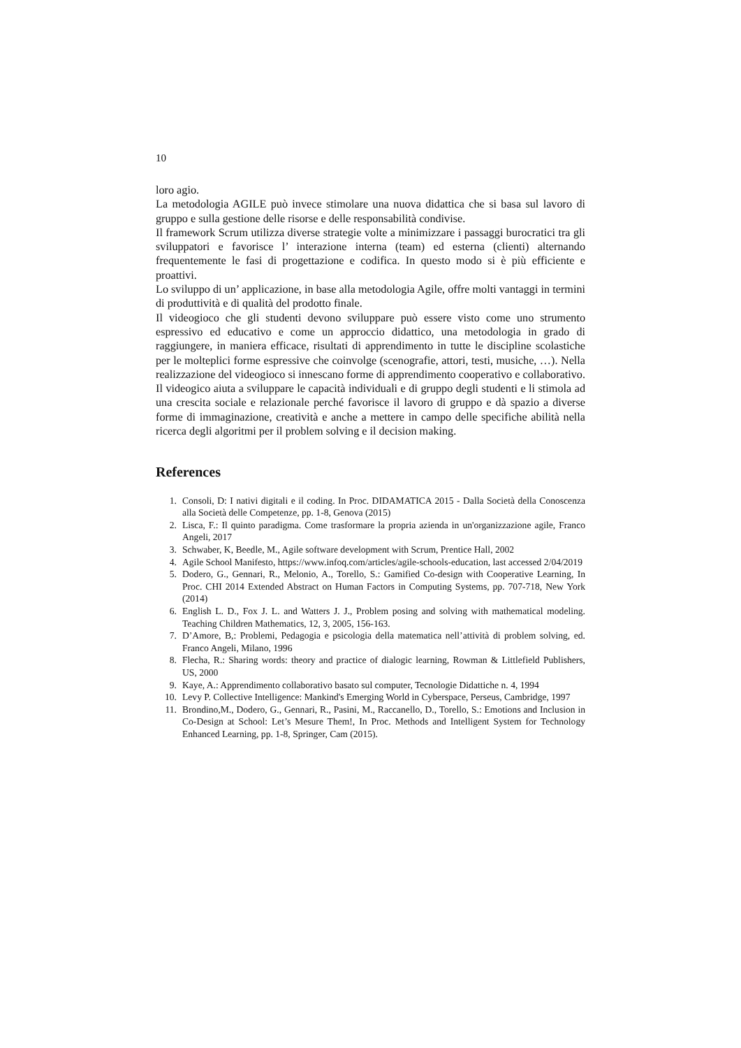10
loro agio.
La metodologia AGILE può invece stimolare una nuova didattica che si basa sul lavoro di gruppo e sulla gestione delle risorse e delle responsabilità condivise.
Il framework Scrum utilizza diverse strategie volte a minimizzare i passaggi burocratici tra gli sviluppatori e favorisce l’ interazione interna (team) ed esterna (clienti) alternando frequentemente le fasi di progettazione e codifica. In questo modo si è più efficiente e proattivi.
Lo sviluppo di un’ applicazione, in base alla metodologia Agile, offre molti vantaggi in termini di produttività e di qualità del prodotto finale.
Il videogioco che gli studenti devono sviluppare può essere visto come uno strumento espressivo ed educativo e come un approccio didattico, una metodologia in grado di raggiungere, in maniera efficace, risultati di apprendimento in tutte le discipline scolastiche per le molteplici forme espressive che coinvolge (scenografie, attori, testi, musiche, …). Nella realizzazione del videogioco si innescano forme di apprendimento cooperativo e collaborativo. Il videogico aiuta a sviluppare le capacità individuali e di gruppo degli studenti e li stimola ad una crescita sociale e relazionale perché favorisce il lavoro di gruppo e dà spazio a diverse forme di immaginazione, creatività e anche a mettere in campo delle specifiche abilità nella ricerca degli algoritmi per il problem solving e il decision making.
References
1. Consoli, D: I nativi digitali e il coding. In Proc. DIDAMATICA 2015 - Dalla Società della Conoscenza alla Società delle Competenze, pp. 1-8, Genova (2015)
2. Lisca, F.: Il quinto paradigma. Come trasformare la propria azienda in un'organizzazione agile, Franco Angeli, 2017
3. Schwaber, K, Beedle, M., Agile software development with Scrum, Prentice Hall, 2002
4. Agile School Manifesto, https://www.infoq.com/articles/agile-schools-education, last accessed 2/04/2019
5. Dodero, G., Gennari, R., Melonio, A., Torello, S.: Gamified Co-design with Cooperative Learning, In Proc. CHI 2014 Extended Abstract on Human Factors in Computing Systems, pp. 707-718, New York (2014)
6. English L. D., Fox J. L. and Watters J. J., Problem posing and solving with mathematical modeling. Teaching Children Mathematics, 12, 3, 2005, 156-163.
7. D’Amore, B,: Problemi, Pedagogia e psicologia della matematica nell’attività di problem solving, ed. Franco Angeli, Milano, 1996
8. Flecha, R.: Sharing words: theory and practice of dialogic learning, Rowman & Littlefield Publishers, US, 2000
9. Kaye, A.: Apprendimento collaborativo basato sul computer, Tecnologie Didattiche n. 4, 1994
10. Levy P. Collective Intelligence: Mankind's Emerging World in Cyberspace, Perseus, Cambridge, 1997
11. Brondino,M., Dodero, G., Gennari, R., Pasini, M., Raccanello, D., Torello, S.: Emotions and Inclusion in Co-Design at School: Let’s Mesure Them!, In Proc. Methods and Intelligent System for Technology Enhanced Learning, pp. 1-8, Springer, Cam (2015).